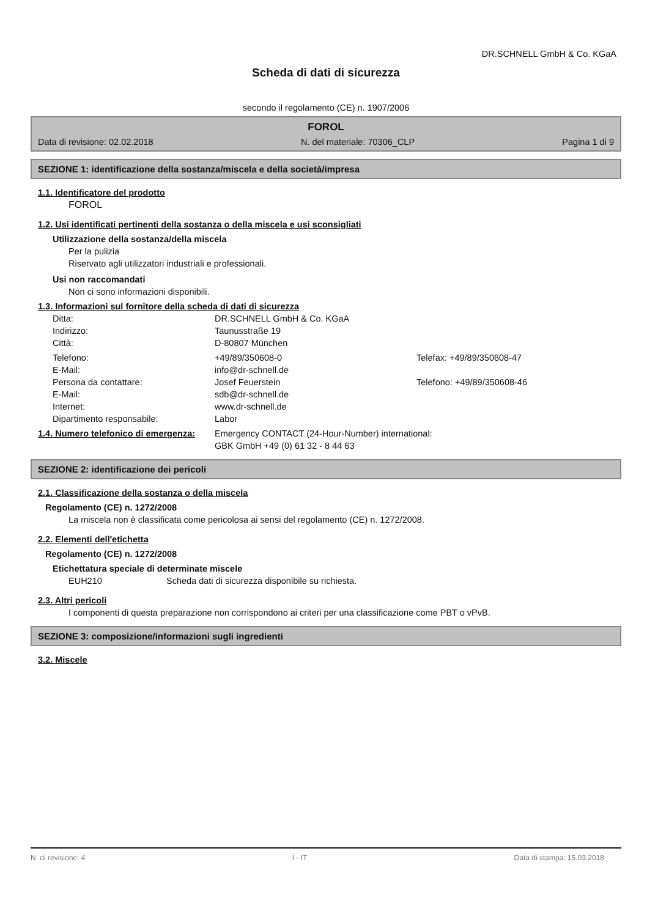DR.SCHNELL GmbH & Co. KGaA
Scheda di dati di sicurezza
secondo il regolamento (CE) n. 1907/2006
FOROL
Data di revisione: 02.02.2018 N. del materiale: 70306_CLP Pagina 1 di 9
SEZIONE 1: identificazione della sostanza/miscela e della società/impresa
1.1. Identificatore del prodotto
FOROL
1.2. Usi identificati pertinenti della sostanza o della miscela e usi sconsigliati
Utilizzazione della sostanza/della miscela
Per la pulizia
Riservato agli utilizzatori industriali e professionali.
Usi non raccomandati
Non ci sono informazioni disponibili.
1.3. Informazioni sul fornitore della scheda di dati di sicurezza
| Ditta: | DR.SCHNELL GmbH & Co. KGaA | |
| Indirizzo: | Taunusstraße 19 | |
| Città: | D-80807 München | |
| Telefono: | +49/89/350608-0 | Telefax: +49/89/350608-47 |
| E-Mail: | info@dr-schnell.de | |
| Persona da contattare: | Josef Feuerstein | Telefono: +49/89/350608-46 |
| E-Mail: | sdb@dr-schnell.de | |
| Internet: | www.dr-schnell.de | |
| Dipartimento responsabile: | Labor | |
| 1.4. Numero telefonico di emergenza: | Emergency CONTACT (24-Hour-Number) international: GBK GmbH +49 (0) 61 32 - 8 44 63 | |
SEZIONE 2: identificazione dei pericoli
2.1. Classificazione della sostanza o della miscela
Regolamento (CE) n. 1272/2008
La miscela non è classificata come pericolosa ai sensi del regolamento (CE) n. 1272/2008.
2.2. Elementi dell'etichetta
Regolamento (CE) n. 1272/2008
Etichettatura speciale di determinate miscele
EUH210 Scheda dati di sicurezza disponibile su richiesta.
2.3. Altri pericoli
I componenti di questa preparazione non corrispondono ai criteri per una classificazione come PBT o vPvB.
SEZIONE 3: composizione/informazioni sugli ingredienti
3.2. Miscele
N. di revisione: 4 I - IT Data di stampa: 15.03.2018